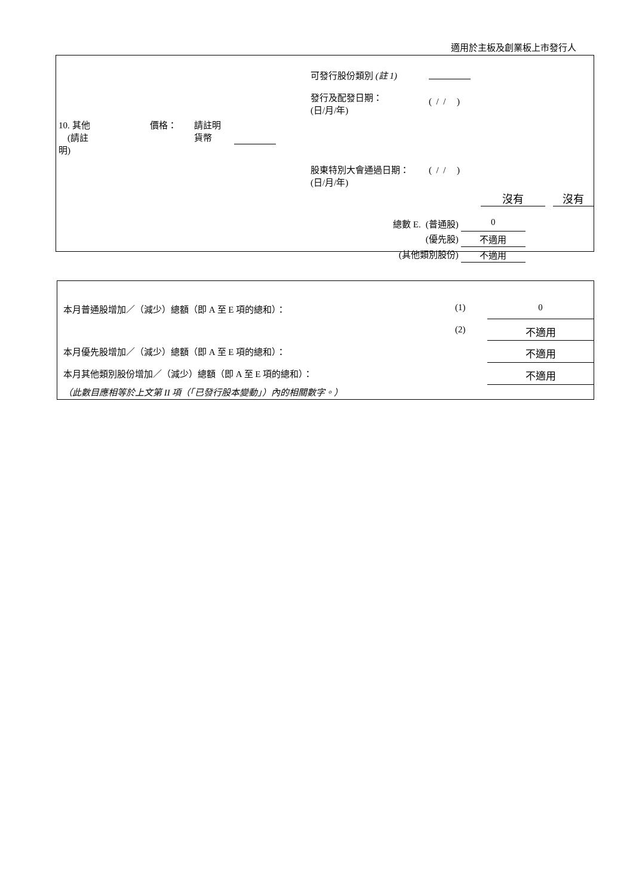適用於主板及創業板上市發行人
| | | | | 可發行股份類別 (註 1) | |
| | | | | 發行及配發日期： (日/月/年) | ( / / ) |
| 10. 其他 (請註明) | 價格： | 請註明 貨幣 | | | |
| | | | | 股東特別大會通過日期： (日/月/年) | ( / / ) |
沒有 沒有
| 總數 E. | (普通股) | 0 |
| | (優先股) | 不適用 |
| (其他類別股份) | | 不適用 |
| 本月普通股增加／（減少）總額（即 A 至 E 項的總和）： | (1) | 0 |
| | (2) | 不適用 |
| 本月優先股增加／（減少）總額（即 A 至 E 項的總和）： | | 不適用 |
| 本月其他類別股份增加／（減少）總額（即 A 至 E 項的總和）： | | 不適用 |
| （此數目應相等於上文第 II 項（「已發行股本變動」）內的相關數字。） | | |